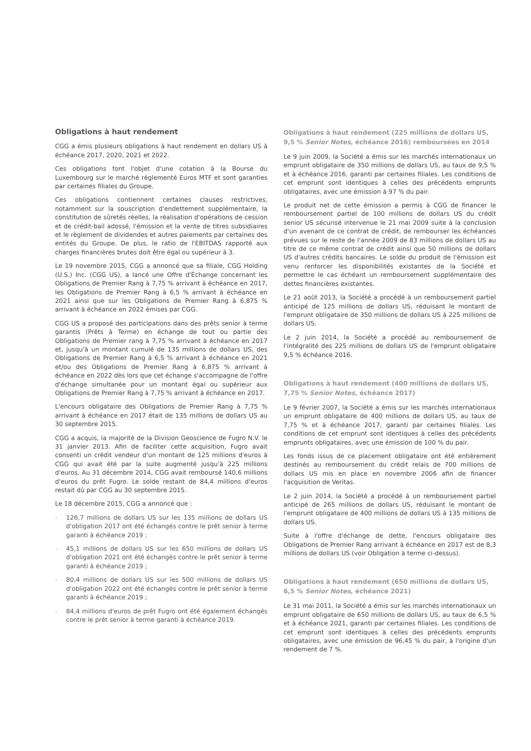Obligations à haut rendement
CGG a émis plusieurs obligations à haut rendement en dollars US à échéance 2017, 2020, 2021 et 2022.
Ces obligations font l'objet d'une cotation à la Bourse du Luxembourg sur le marché réglementé Euros MTF et sont garanties par certaines filiales du Groupe.
Ces obligations contiennent certaines clauses restrictives, notamment sur la souscription d'endettement supplémentaire, la constitution de sûretés réelles, la réalisation d'opérations de cession et de crédit-bail adossé, l'émission et la vente de titres subsidiaires et le règlement de dividendes et autres paiements par certaines des entités du Groupe. De plus, le ratio de l'EBITDAS rapporté aux charges financières brutes doit être égal ou supérieur à 3.
Le 19 novembre 2015, CGG a annoncé que sa filiale, CGG Holding (U.S.) Inc. (CGG US), a lancé une Offre d'Échange concernant les Obligations de Premier Rang à 7,75 % arrivant à échéance en 2017, les Obligations de Premier Rang à 6,5 % arrivant à échéance en 2021 ainsi que sur les Obligations de Premier Rang à 6,875 % arrivant à échéance en 2022 émises par CGG.
CGG US a proposé des participations dans des prêts senior à terme garantis (Prêts à Terme) en échange de tout ou partie des Obligations de Premier rang à 7,75 % arrivant à échéance en 2017 et, jusqu'à un montant cumulé de 135 millions de dollars US, des Obligations de Premier Rang à 6,5 % arrivant à échéance en 2021 et/ou des Obligations de Premier Rang à 6,875 % arrivant à échéance en 2022 dès lors que cet échange s'accompagne de l'offre d'échange simultanée pour un montant égal ou supérieur aux Obligations de Premier Rang à 7,75 % arrivant à échéance en 2017.
L'encours obligataire des Obligations de Premier Rang à 7,75 % arrivant à échéance en 2017 était de 135 millions de dollars US au 30 septembre 2015.
CGG a acquis, la majorité de la Division Geoscience de Fugro N.V. le 31 janvier 2013. Afin de faciliter cette acquisition, Fugro avait consenti un crédit vendeur d'un montant de 125 millions d'euros à CGG qui avait été par la suite augmenté jusqu'à 225 millions d'euros. Au 31 décembre 2014, CGG avait remboursé 140,6 millions d'euros du prêt Fugro. Le solde restant de 84,4 millions d'euros restait dû par CGG au 30 septembre 2015.
Le 18 décembre 2015, CGG a annoncé que :
› 126,7 millions de dollars US sur les 135 millions de dollars US d'obligation 2017 ont été échangés contre le prêt senior à terme garanti à échéance 2019 ;
› 45,1 millions de dollars US sur les 650 millions de dollars US d'obligation 2021 ont été échangés contre le prêt senior à terme garanti à échéance 2019 ;
› 80,4 millions de dollars US sur les 500 millions de dollars US d'obligation 2022 ont été échangés contre le prêt senior à terme garanti à échéance 2019 ;
› 84,4 millions d'euros de prêt Fugro ont été également échangés contre le prêt senior à terme garanti à échéance 2019.
Obligations à haut rendement (225 millions de dollars US, 9,5 % Senior Notes, échéance 2016) remboursées en 2014
Le 9 juin 2009, la Société a émis sur les marchés internationaux un emprunt obligataire de 350 millions de dollars US, au taux de 9,5 % et à échéance 2016, garanti par certaines filiales. Les conditions de cet emprunt sont identiques à celles des précédents emprunts obligataires, avec une émission à 97 % du pair.
Le produit net de cette émission a permis à CGG de financer le remboursement partiel de 100 millions de dollars US du crédit senior US sécurisé intervenue le 21 mai 2009 suite à la conclusion d'un avenant de ce contrat de crédit, de rembourser les échéances prévues sur le reste de l'année 2009 de 83 millions de dollars US au titre de ce même contrat de crédit ainsi que 50 millions de dollars US d'autres crédits bancaires. Le solde du produit de l'émission est venu renforcer les disponibilités existantes de la Société et permettre le cas échéant un remboursement supplémentaire des dettes financières existantes.
Le 21 août 2013, la Société a procédé à un remboursement partiel anticipé de 125 millions de dollars US, réduisant le montant de l'emprunt obligataire de 350 millions de dollars US à 225 millions de dollars US.
Le 2 juin 2014, la Société a procédé au remboursement de l'intégralité des 225 millions de dollars US de l'emprunt obligataire 9,5 % échéance 2016.
Obligations à haut rendement (400 millions de dollars US, 7,75 % Senior Notes, échéance 2017)
Le 9 février 2007, la Société a émis sur les marchés internationaux un emprunt obligataire de 400 millions de dollars US, au taux de 7,75 % et à échéance 2017, garanti par certaines filiales. Les conditions de cet emprunt sont identiques à celles des précédents emprunts obligataires, avec une émission de 100 % du pair.
Les fonds issus de ce placement obligataire ont été entièrement destinés au remboursement du crédit relais de 700 millions de dollars US mis en place en novembre 2006 afin de financer l'acquisition de Veritas.
Le 2 juin 2014, la Société a procédé à un remboursement partiel anticipé de 265 millions de dollars US, réduisant le montant de l'emprunt obligataire de 400 millions de dollars US à 135 millions de dollars US.
Suite à l'offre d'échange de dette, l'encours obligataire des Obligations de Premier Rang arrivant à échéance en 2017 est de 8,3 millions de dollars US (voir Obligation à terme ci-dessus).
Obligations à haut rendement (650 millions de dollars US, 6,5 % Senior Notes, échéance 2021)
Le 31 mai 2011, la Société a émis sur les marchés internationaux un emprunt obligataire de 650 millions de dollars US, au taux de 6,5 % et à échéance 2021, garanti par certaines filiales. Les conditions de cet emprunt sont identiques à celles des précédents emprunts obligataires, avec une émission de 96,45 % du pair, à l'origine d'un rendement de 7 %.